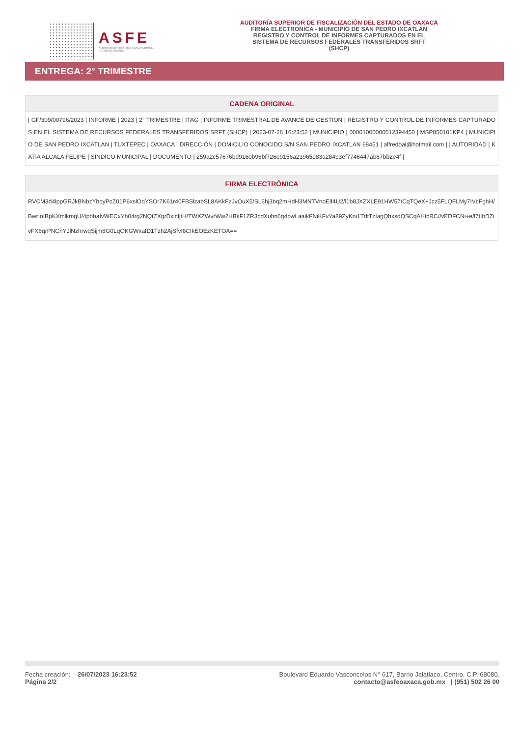ASFE
AUDITORÍA SUPERIOR DE FISCALIZACIÓN DEL ESTADO DE OAXACA
AUDITORÍA SUPERIOR DE FISCALIZACIÓN DEL ESTADO DE OAXACA
FIRMA ELECTRONICA - MUNICIPIO DE SAN PEDRO IXCATLAN
REGISTRO Y CONTROL DE INFORMES CAPTURADOS EN EL
SISTEMA DE RECURSOS FEDERALES TRANSFERIDOS SRFT
(SHCP)
ENTREGA: 2° TRIMESTRE
| CADENA ORIGINAL |
| --- |
| / GF/309/00796/2023 / INFORME / 2023 / 2° TRIMESTRE / ITAG / INFORME TRIMESTRAL DE AVANCE DE GESTION / REGISTRO Y CONTROL DE INFORMES CAPTURADOS EN EL SISTEMA DE RECURSOS FEDERALES TRANSFERIDOS SRFT (SHCP) / 2023-07-26 16:23:52 / MUNICIPIO / 00001000000512394450 / MSP850101KP4 / MUNICIPIO DE SAN PEDRO IXCATLAN / TUXTEPEC / OAXACA / DIRECCIÓN / DOMICILIO CONOCIDO S/N SAN PEDRO IXCATLAN 68451 / alfredoal@hotmail.com / / AUTORIDAD / KATIA ALCALA FELIPE / SÍNDICO MUNICIPAL / DOCUMENTO / 259a2c57676bd9160b96bf726e9156a23965e83a28493ef7746447ab67bb2e4f / |
| FIRMA ELECTRÓNICA |
| --- |
| RVCM3d4lppGRJkBNbzYbqyPcZ01P6xslOqYSOr7K61r40FBSlzabSL8AKkFzJvOuX5/SL6hj3bq2mHdH3MNTVnoElf4U2/l1b8JXZXLE91HW57tCqTQeX+Jcz5FLQFLMy7IVcFghH/BwrIoIBpKXmlkmgU/4pbhaIvWECxYh04rg2NQtZXgrDxicIjtH/TWXZWvrWw2HBkF1ZR3cdXuhn6g4pwLaaikFNiKFvYa89ZyKni1TdtTzIagQhxsdQSCqAHtcRC//vEDFCNi+e/l7tIbDZivFX6qrPNChYJlNzhrwqSijm8G0LqOKGWxafD1Tzh2AjSfvI6CIkEOEzKETOA== |
Fecha creación: 26/07/2023 16:23:52
Página 2/2
Boulevard Eduardo Vasconcelos N° 617, Barrio Jalatlaco, Centro. C.P. 68080.
contacto@asfeoaxaca.gob.mx | (951) 502 26 00